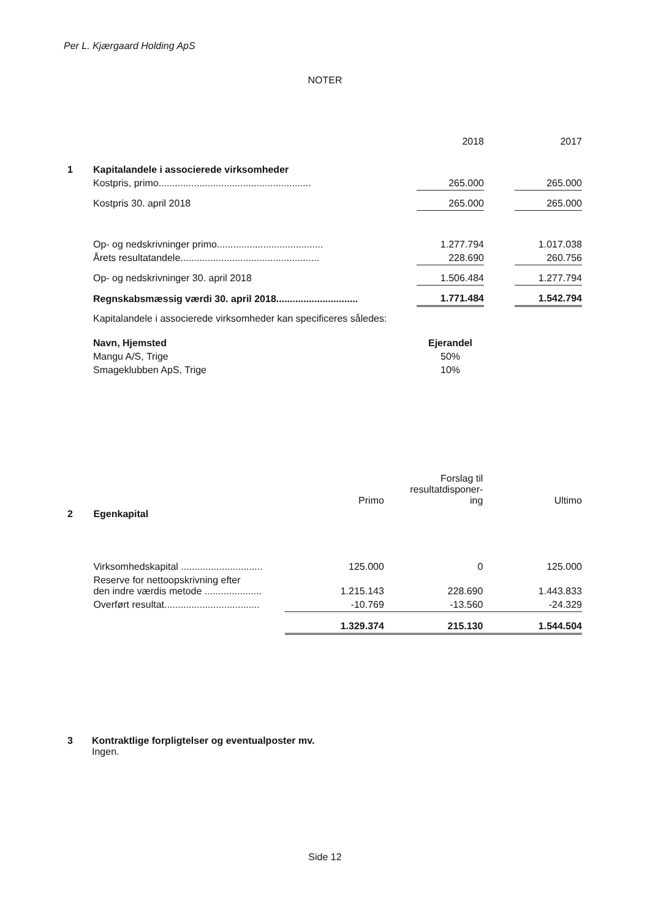Per L. Kjærgaard Holding ApS
NOTER
| | | | 2018 | | 2017 |
| 1 | Kapitalandele i associerede virksomheder | | | | |
| | Kostpris, primo........................................................ | | 265.000 | | 265.000 |
| | Kostpris 30. april 2018 | | 265.000 | | 265.000 |
| | Op- og nedskrivninger primo....................................... | | 1.277.794 | | 1.017.038 |
| | Årets resultatandele................................................... | | 228.690 | | 260.756 |
| | Op- og nedskrivninger 30. april 2018 | | 1.506.484 | | 1.277.794 |
| | Regnskabsmæssig værdi 30. april 2018.............................. | | 1.771.484 | | 1.542.794 |
| | Kapitalandele i associerede virksomheder kan specificeres således: | | | | |
| | Navn, Hjemsted | | Ejerandel | | |
| | Mangu A/S, Trige | | 50% | | |
| | Smageklubben ApS, Trige | | 10% | | |
| | | Primo | Forslag til resultatdisponer- ing | Ultimo |
| 2 | Egenkapital | | | |
| | Virksomhedskapital .............................. | 125.000 | 0 | 125.000 |
| | Reserve for nettoopskrivning efter den indre værdis metode ..................... | 1.215.143 | 228.690 | 1.443.833 |
| | Overført resultat................................... | -10.769 | -13.560 | -24.329 |
| | | 1.329.374 | 215.130 | 1.544.504 |
3 Kontraktlige forpligtelser og eventualposter mv.
Ingen.
Side 12